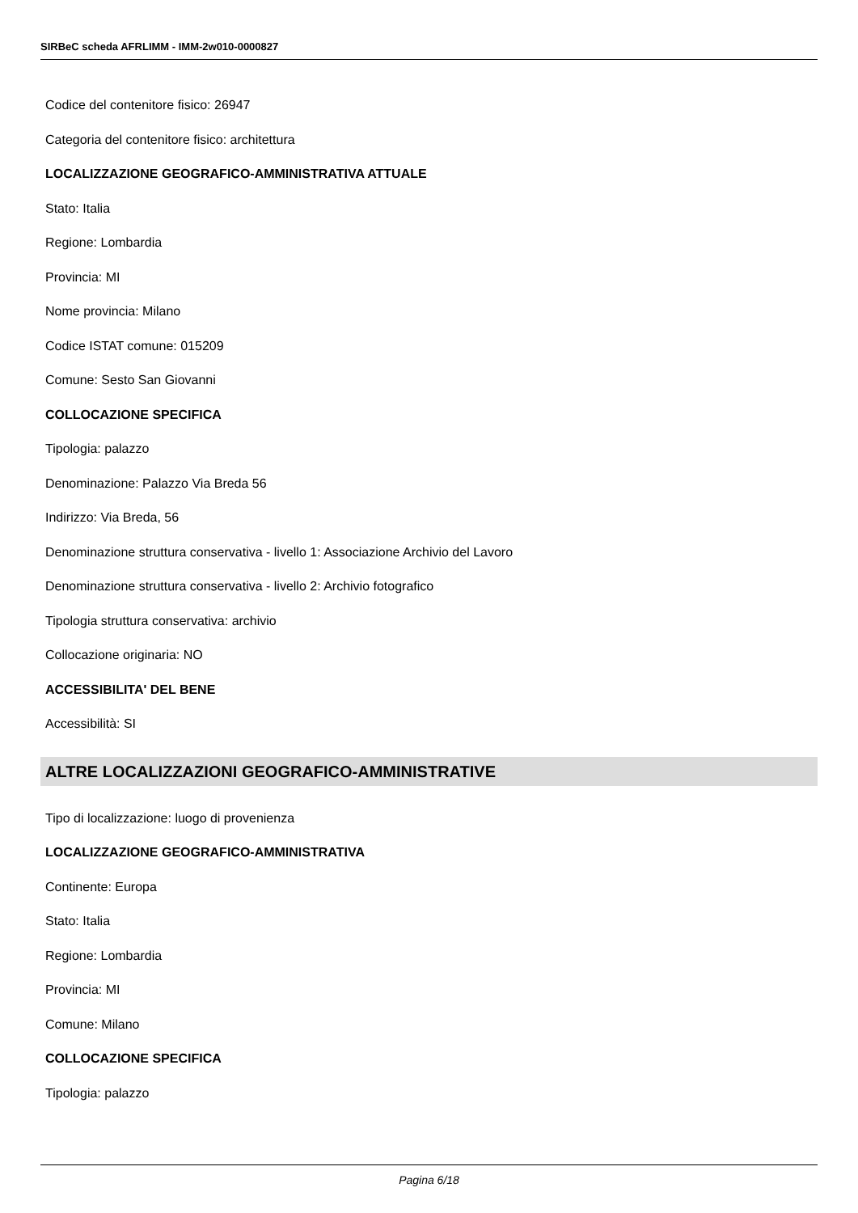SIRBeC scheda AFRLIMM - IMM-2w010-0000827
Codice del contenitore fisico: 26947
Categoria del contenitore fisico: architettura
LOCALIZZAZIONE GEOGRAFICO-AMMINISTRATIVA ATTUALE
Stato: Italia
Regione: Lombardia
Provincia: MI
Nome provincia: Milano
Codice ISTAT comune: 015209
Comune: Sesto San Giovanni
COLLOCAZIONE SPECIFICA
Tipologia: palazzo
Denominazione: Palazzo Via Breda 56
Indirizzo: Via Breda, 56
Denominazione struttura conservativa - livello 1: Associazione Archivio del Lavoro
Denominazione struttura conservativa - livello 2: Archivio fotografico
Tipologia struttura conservativa: archivio
Collocazione originaria: NO
ACCESSIBILITA' DEL BENE
Accessibilità: SI
ALTRE LOCALIZZAZIONI GEOGRAFICO-AMMINISTRATIVE
Tipo di localizzazione: luogo di provenienza
LOCALIZZAZIONE GEOGRAFICO-AMMINISTRATIVA
Continente: Europa
Stato: Italia
Regione: Lombardia
Provincia: MI
Comune: Milano
COLLOCAZIONE SPECIFICA
Tipologia: palazzo
Pagina 6/18